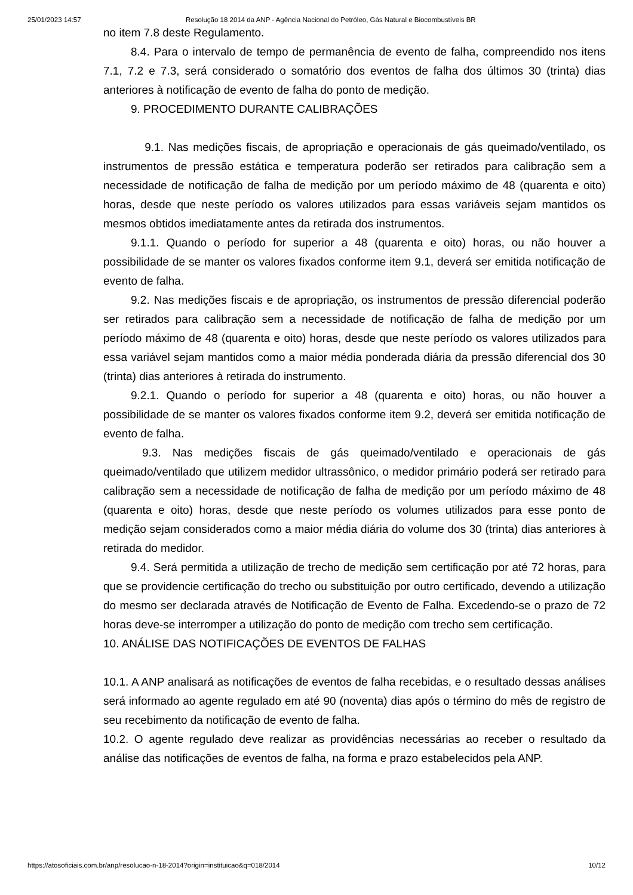25/01/2023 14:57 Resolução 18 2014 da ANP - Agência Nacional do Petróleo, Gás Natural e Biocombustíveis BR
no item 7.8 deste Regulamento.
8.4. Para o intervalo de tempo de permanência de evento de falha, compreendido nos itens 7.1, 7.2 e 7.3, será considerado o somatório dos eventos de falha dos últimos 30 (trinta) dias anteriores à notificação de evento de falha do ponto de medição.
9. PROCEDIMENTO DURANTE CALIBRAÇÕES
9.1. Nas medições fiscais, de apropriação e operacionais de gás queimado/ventilado, os instrumentos de pressão estática e temperatura poderão ser retirados para calibração sem a necessidade de notificação de falha de medição por um período máximo de 48 (quarenta e oito) horas, desde que neste período os valores utilizados para essas variáveis sejam mantidos os mesmos obtidos imediatamente antes da retirada dos instrumentos.
9.1.1. Quando o período for superior a 48 (quarenta e oito) horas, ou não houver a possibilidade de se manter os valores fixados conforme item 9.1, deverá ser emitida notificação de evento de falha.
9.2. Nas medições fiscais e de apropriação, os instrumentos de pressão diferencial poderão ser retirados para calibração sem a necessidade de notificação de falha de medição por um período máximo de 48 (quarenta e oito) horas, desde que neste período os valores utilizados para essa variável sejam mantidos como a maior média ponderada diária da pressão diferencial dos 30 (trinta) dias anteriores à retirada do instrumento.
9.2.1. Quando o período for superior a 48 (quarenta e oito) horas, ou não houver a possibilidade de se manter os valores fixados conforme item 9.2, deverá ser emitida notificação de evento de falha.
9.3. Nas medições fiscais de gás queimado/ventilado e operacionais de gás queimado/ventilado que utilizem medidor ultrassônico, o medidor primário poderá ser retirado para calibração sem a necessidade de notificação de falha de medição por um período máximo de 48 (quarenta e oito) horas, desde que neste período os volumes utilizados para esse ponto de medição sejam considerados como a maior média diária do volume dos 30 (trinta) dias anteriores à retirada do medidor.
9.4. Será permitida a utilização de trecho de medição sem certificação por até 72 horas, para que se providencie certificação do trecho ou substituição por outro certificado, devendo a utilização do mesmo ser declarada através de Notificação de Evento de Falha. Excedendo-se o prazo de 72 horas deve-se interromper a utilização do ponto de medição com trecho sem certificação.
10. ANÁLISE DAS NOTIFICAÇÕES DE EVENTOS DE FALHAS
10.1. A ANP analisará as notificações de eventos de falha recebidas, e o resultado dessas análises será informado ao agente regulado em até 90 (noventa) dias após o término do mês de registro de seu recebimento da notificação de evento de falha.
10.2. O agente regulado deve realizar as providências necessárias ao receber o resultado da análise das notificações de eventos de falha, na forma e prazo estabelecidos pela ANP.
https://atosoficiais.com.br/anp/resolucao-n-18-2014?origin=instituicao&q=018/2014 10/12